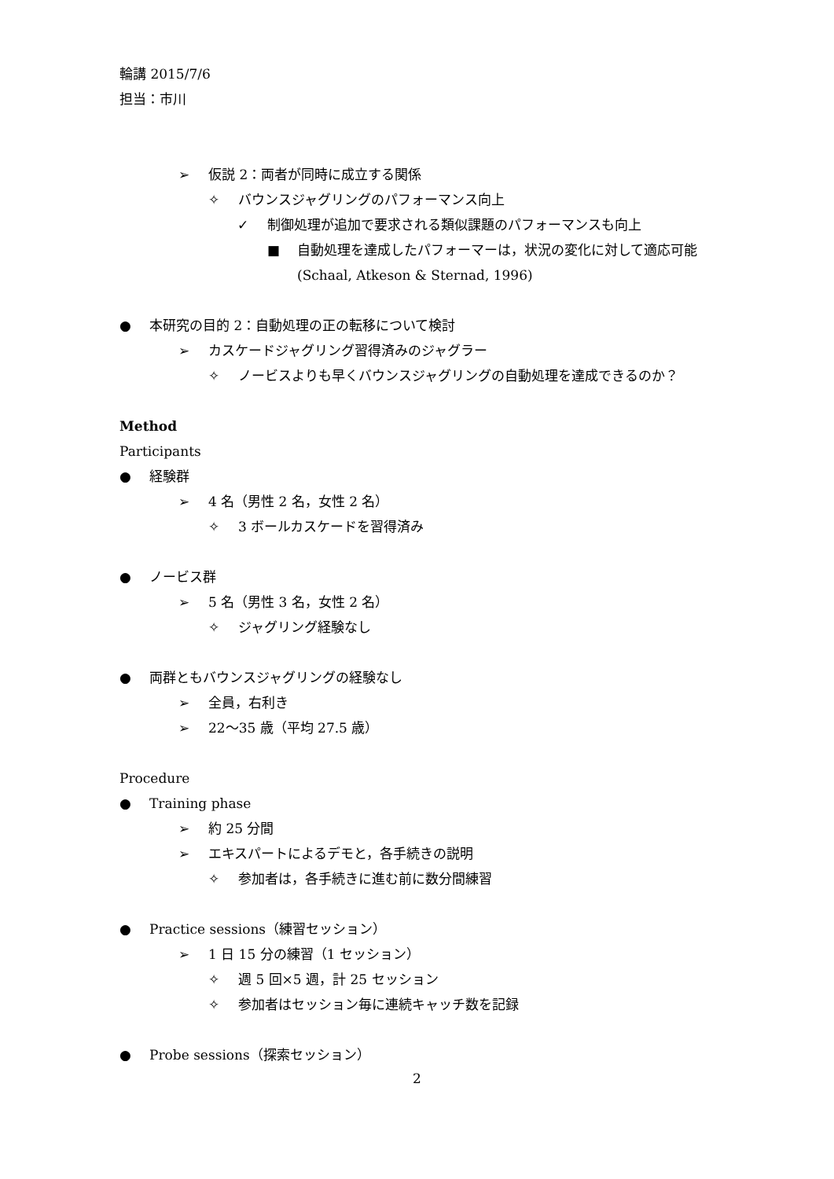輪講 2015/7/6
担当：市川
➢ 仮説 2：両者が同時に成立する関係
✧ バウンスジャグリングのパフォーマンス向上
✓ 制御処理が追加で要求される類似課題のパフォーマンスも向上
■ 自動処理を達成したパフォーマーは，状況の変化に対して適応可能
(Schaal, Atkeson & Sternad, 1996)
● 本研究の目的 2：自動処理の正の転移について検討
➢ カスケードジャグリング習得済みのジャグラー
✧ ノービスよりも早くバウンスジャグリングの自動処理を達成できるのか？
Method
Participants
● 経験群
➢ 4 名（男性 2 名，女性 2 名）
✧ 3 ボールカスケードを習得済み
● ノービス群
➢ 5 名（男性 3 名，女性 2 名）
✧ ジャグリング経験なし
● 両群ともバウンスジャグリングの経験なし
➢ 全員，右利き
➢ 22～35 歳（平均 27.5 歳）
Procedure
● Training phase
➢ 約 25 分間
➢ エキスパートによるデモと，各手続きの説明
✧ 参加者は，各手続きに進む前に数分間練習
● Practice sessions（練習セッション）
➢ 1 日 15 分の練習（1 セッション）
✧ 週 5 回×5 週，計 25 セッション
✧ 参加者はセッション毎に連続キャッチ数を記録
● Probe sessions（探索セッション）
2